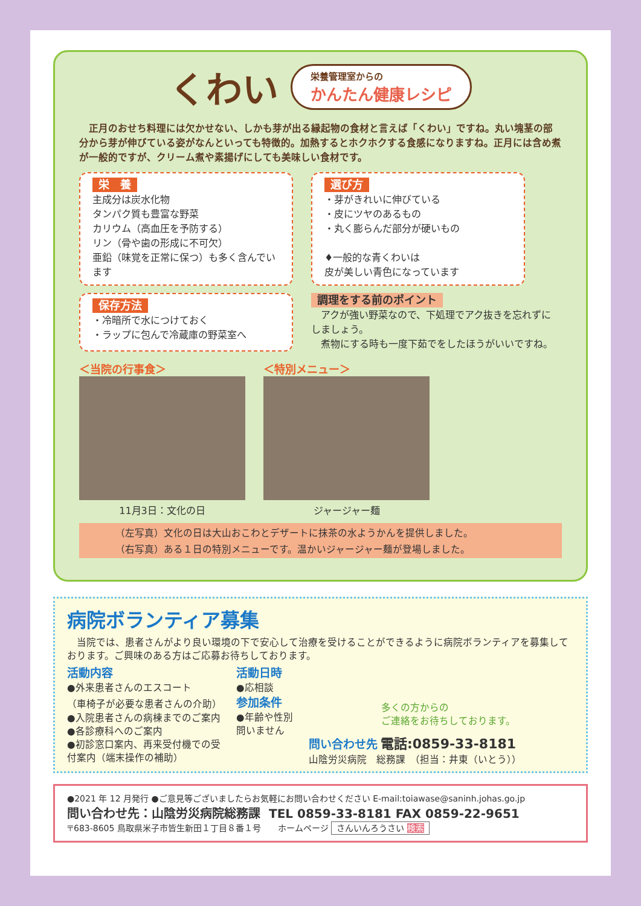くわい
栄養管理室からの
かんたん健康レシピ
　正月のおせち料理には欠かせない、しかも芽が出る縁起物の食材と言えば「くわい」ですね。丸い塊茎の部分から芽が伸びている姿がなんといっても特徴的。加熱するとホクホクする食感になりますね。正月には含め煮が一般的ですが、クリーム煮や素揚げにしても美味しい食材です。
栄　養
主成分は炭水化物
タンパク質も豊富な野菜
カリウム（高血圧を予防する）
リン（骨や歯の形成に不可欠）
亜鉛（味覚を正常に保つ）も多く含んでいます
選び方
・芽がきれいに伸びている
・皮にツヤのあるもの
・丸く膨らんだ部分が硬いもの
♦一般的な青くわいは
皮が美しい青色になっています
保存方法
・冷暗所で水につけておく
・ラップに包んで冷蔵庫の野菜室へ
調理をする前のポイント
　アクが強い野菜なので、下処理でアク抜きを忘れずにしましょう。
　煮物にする時も一度下茹でをしたほうがいいですね。
＜当院の行事食＞
11月3日：文化の日
＜特別メニュー＞
ジャージャー麺
（左写真）文化の日は大山おこわとデザートに抹茶の水ようかんを提供しました。
（右写真）ある１日の特別メニューです。温かいジャージャー麺が登場しました。
病院ボランティア募集
　当院では、患者さんがより良い環境の下で安心して治療を受けることができるように病院ボランティアを募集しております。ご興味のある方はご応募お待ちしております。
活動内容
●外来患者さんのエスコート
（車椅子が必要な患者さんの介助）
●入院患者さんの病棟までのご案内
●各診療科へのご案内
●初診窓口案内、再来受付機での受付案内（端末操作の補助）
活動日時
●応相談
参加条件
●年齢や性別問いません
多くの方からの
ご連絡をお待ちしております。
問い合わせ先 電話:0859-33-8181
山陰労災病院　総務課　（担当：井東（いとう））
●2021 年 12 月発行 ●ご意見等ございましたらお気軽にお問い合わせください E-mail:toiawase@saninh.johas.go.jp
問い合わせ先：山陰労災病院総務課　TEL 0859-33-8181 FAX 0859-22-9651
〒683-8605 鳥取県米子市皆生新田１丁目８番１号　　ホームページ さんいんろうさい 検索